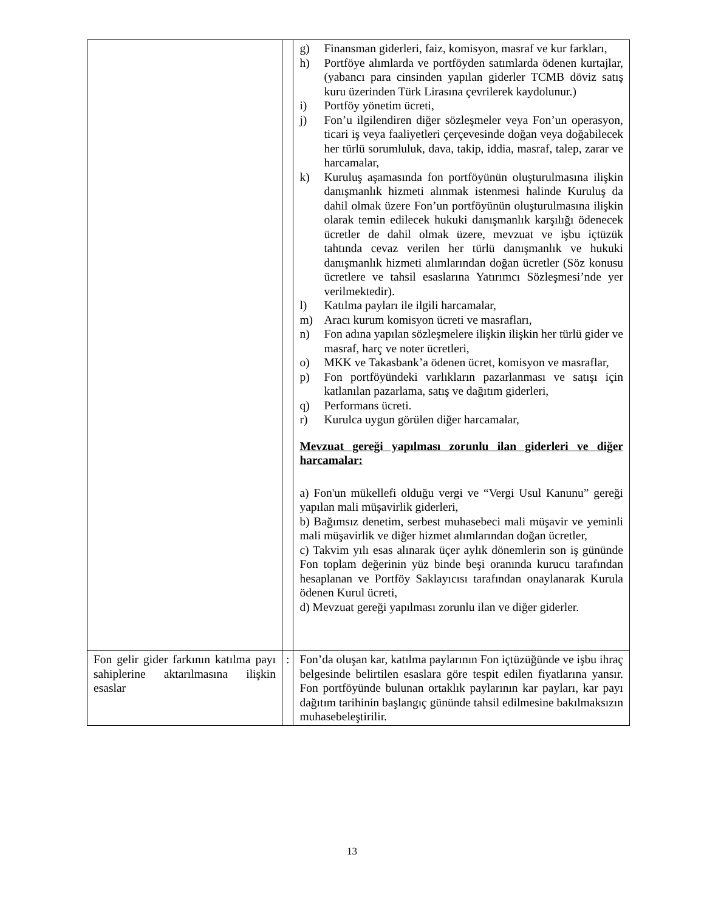| | | g) Finansman giderleri, faiz, komisyon, masraf ve kur farkları, h) Portföye alımlarda ve portföyden satımlarda ödenen kurtajlar, (yabancı para cinsinden yapılan giderler TCMB döviz satış kuru üzerinden Türk Lirasına çevrilerek kaydolunur.) i) Portföy yönetim ücreti, j) Fon’u ilgilendiren diğer sözleşmeler veya Fon’un operasyon, ticari iş veya faaliyetleri çerçevesinde doğan veya doğabilecek her türlü sorumluluk, dava, takip, iddia, masraf, talep, zarar ve harcamalar, k) Kuruluş aşamasında fon portföyünün oluşturulmasına ilişkin danışmanlık hizmeti alınmak istenmesi halinde Kuruluş da dahil olmak üzere Fon’un portföyünün oluşturulmasına ilişkin olarak temin edilecek hukuki danışmanlık karşılığı ödenecek ücretler de dahil olmak üzere, mevzuat ve işbu içtüzük tahtında cevaz verilen her türlü danışmanlık ve hukuki danışmanlık hizmeti alımlarından doğan ücretler (Söz konusu ücretlere ve tahsil esaslarına Yatırımcı Sözleşmesi’nde yer verilmektedir). l) Katılma payları ile ilgili harcamalar, m) Aracı kurum komisyon ücreti ve masrafları, n) Fon adına yapılan sözleşmelere ilişkin ilişkin her türlü gider ve masraf, harç ve noter ücretleri, o) MKK ve Takasbank’a ödenen ücret, komisyon ve masraflar, p) Fon portföyündeki varlıkların pazarlanması ve satışı için katlanılan pazarlama, satış ve dağıtım giderleri, q) Performans ücreti. r) Kurulca uygun görülen diğer harcamalar, Mevzuat gereği yapılması zorunlu ilan giderleri ve diğer harcamalar: a) Fon'un mükellefi olduğu vergi ve “Vergi Usul Kanunu” gereği yapılan mali müşavirlik giderleri, b) Bağımsız denetim, serbest muhasebeci mali müşavir ve yeminli mali müşavirlik ve diğer hizmet alımlarından doğan ücretler, c) Takvim yılı esas alınarak üçer aylık dönemlerin son iş gününde Fon toplam değerinin yüz binde beşi oranında kurucu tarafından hesaplanan ve Portföy Saklayıcısı tarafından onaylanarak Kurula ödenen Kurul ücreti, d) Mevzuat gereği yapılması zorunlu ilan ve diğer giderler. |
| Fon gelir gider farkının katılma payı sahiplerine aktarılmasına ilişkin esaslar | : | Fon’da oluşan kar, katılma paylarının Fon içtüzüğünde ve işbu ihraç belgesinde belirtilen esaslara göre tespit edilen fiyatlarına yansır. Fon portföyünde bulunan ortaklık paylarının kar payları, kar payı dağıtım tarihinin başlangıç gününde tahsil edilmesine bakılmaksızın muhasebeleştirilir. |
13